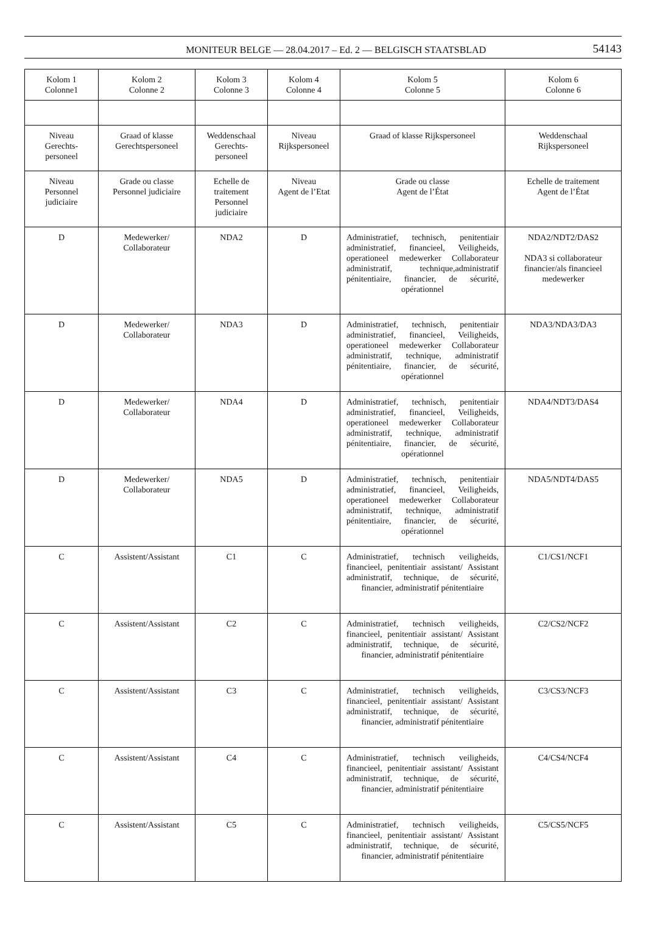MONITEUR BELGE — 28.04.2017 – Ed. 2 — BELGISCH STAATSBLAD 54143
| Kolom 1 Colonne1 | Kolom 2 Colonne 2 | Kolom 3 Colonne 3 | Kolom 4 Colonne 4 | Kolom 5 Colonne 5 | Kolom 6 Colonne 6 |
| --- | --- | --- | --- | --- | --- |
| Niveau Gerechts- personeel | Graad of klasse Gerechtspersoneel | Weddenschaal Gerechts- personeel | Niveau Rijkspersoneel | Graad of klasse Rijkspersoneel | Weddenschaal Rijkspersoneel |
| Niveau Personnel judiciaire | Grade ou classe Personnel judiciaire | Echelle de traitement Personnel judiciaire | Niveau Agent de l’Etat | Grade ou classe Agent de l’État | Echelle de traitement Agent de l’État |
| D | Medewerker/ Collaborateur | NDA2 | D | Administratief, technisch, penitentiair administratief, financieel, Veiligheids, operationeel medewerker Collaborateur administratif, technique,administratif pénitentiaire, financier, de sécurité, opérationnel | NDA2/NDT2/DAS2 NDA3 si collaborateur financier/als financieel medewerker |
| D | Medewerker/ Collaborateur | NDA3 | D | Administratief, technisch, penitentiair administratief, financieel, Veiligheids, operationeel medewerker Collaborateur administratif, technique, administratif pénitentiaire, financier, de sécurité, opérationnel | NDA3/NDA3/DA3 |
| D | Medewerker/ Collaborateur | NDA4 | D | Administratief, technisch, penitentiair administratief, financieel, Veiligheids, operationeel medewerker Collaborateur administratif, technique, administratif pénitentiaire, financier, de sécurité, opérationnel | NDA4/NDT3/DAS4 |
| D | Medewerker/ Collaborateur | NDA5 | D | Administratief, technisch, penitentiair administratief, financieel, Veiligheids, operationeel medewerker Collaborateur administratif, technique, administratif pénitentiaire, financier, de sécurité, opérationnel | NDA5/NDT4/DAS5 |
| C | Assistent/Assistant | C1 | C | Administratief, technisch veiligheids, financieel, penitentiair assistant/ Assistant administratif, technique, de sécurité, financier, administratif pénitentiaire | C1/CS1/NCF1 |
| C | Assistent/Assistant | C2 | C | Administratief, technisch veiligheids, financieel, penitentiair assistant/ Assistant administratif, technique, de sécurité, financier, administratif pénitentiaire | C2/CS2/NCF2 |
| C | Assistent/Assistant | C3 | C | Administratief, technisch veiligheids, financieel, penitentiair assistant/ Assistant administratif, technique, de sécurité, financier, administratif pénitentiaire | C3/CS3/NCF3 |
| C | Assistent/Assistant | C4 | C | Administratief, technisch veiligheids, financieel, penitentiair assistant/ Assistant administratif, technique, de sécurité, financier, administratif pénitentiaire | C4/CS4/NCF4 |
| C | Assistent/Assistant | C5 | C | Administratief, technisch veiligheids, financieel, penitentiair assistant/ Assistant administratif, technique, de sécurité, financier, administratif pénitentiaire | C5/CS5/NCF5 |